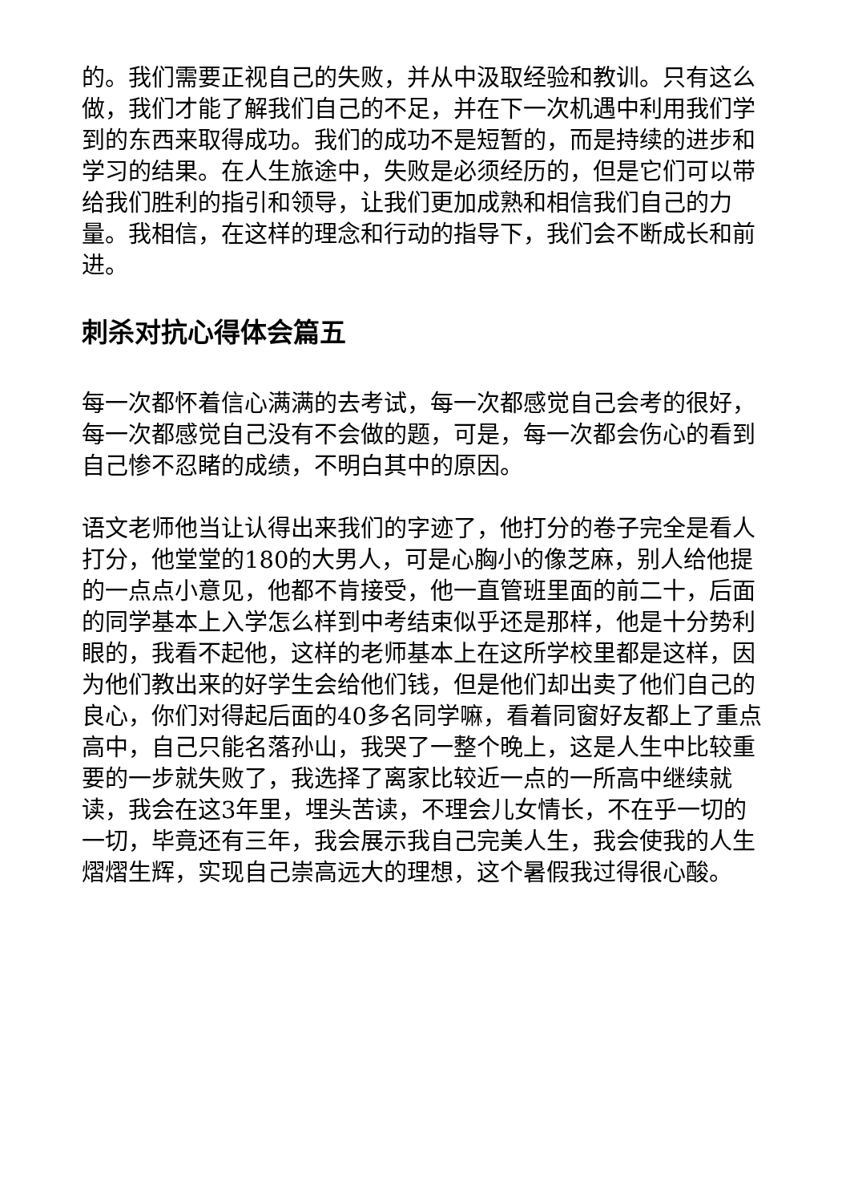的。我们需要正视自己的失败，并从中汲取经验和教训。只有这么做，我们才能了解我们自己的不足，并在下一次机遇中利用我们学到的东西来取得成功。我们的成功不是短暂的，而是持续的进步和学习的结果。在人生旅途中，失败是必须经历的，但是它们可以带给我们胜利的指引和领导，让我们更加成熟和相信我们自己的力量。我相信，在这样的理念和行动的指导下，我们会不断成长和前进。
刺杀对抗心得体会篇五
每一次都怀着信心满满的去考试，每一次都感觉自己会考的很好，每一次都感觉自己没有不会做的题，可是，每一次都会伤心的看到自己惨不忍睹的成绩，不明白其中的原因。
语文老师他当让认得出来我们的字迹了，他打分的卷子完全是看人打分，他堂堂的180的大男人，可是心胸小的像芝麻，别人给他提的一点点小意见，他都不肯接受，他一直管班里面的前二十，后面的同学基本上入学怎么样到中考结束似乎还是那样，他是十分势利眼的，我看不起他，这样的老师基本上在这所学校里都是这样，因为他们教出来的好学生会给他们钱，但是他们却出卖了他们自己的良心，你们对得起后面的40多名同学嘛，看着同窗好友都上了重点高中，自己只能名落孙山，我哭了一整个晚上，这是人生中比较重要的一步就失败了，我选择了离家比较近一点的一所高中继续就读，我会在这3年里，埋头苦读，不理会儿女情长，不在乎一切的一切，毕竟还有三年，我会展示我自己完美人生，我会使我的人生熠熠生辉，实现自己崇高远大的理想，这个暑假我过得很心酸。